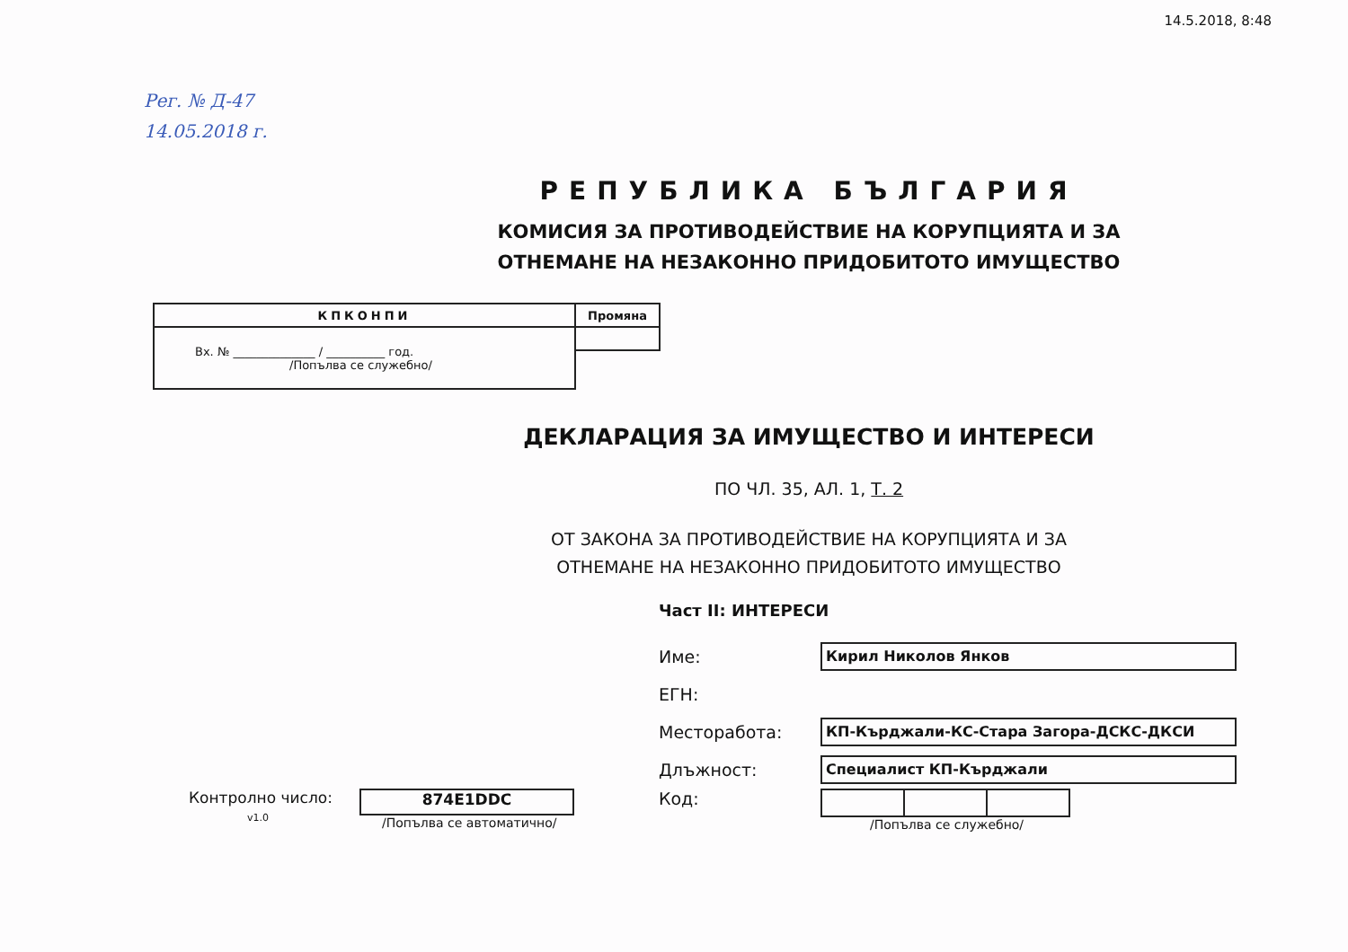14.5.2018, 8:48
Рег. № Д-47
14.05.2018 г.
РЕПУБЛИКА БЪЛГАРИЯ
КОМИСИЯ ЗА ПРОТИВОДЕЙСТВИЕ НА КОРУПЦИЯТА И ЗА
ОТНЕМАНЕ НА НЕЗАКОННО ПРИДОБИТОТО ИМУЩЕСТВО
| КПКОНПИ | Промяна |
| Вх. № ______________ / __________ год. /Попълва се служебно/ | |
ДЕКЛАРАЦИЯ ЗА ИМУЩЕСТВО И ИНТЕРЕСИ
ПО ЧЛ. 35, АЛ. 1, Т. 2
ОТ ЗАКОНА ЗА ПРОТИВОДЕЙСТВИЕ НА КОРУПЦИЯТА И ЗА
ОТНЕМАНЕ НА НЕЗАКОННО ПРИДОБИТОТО ИМУЩЕСТВО
Част II: ИНТЕРЕСИ
Име:
Кирил Николов Янков
ЕГН:
Месторабота:
КП-Кърджали-КС-Стара Загора-ДСКС-ДКСИ
Длъжност:
Специалист КП-Кърджали
Контролно число:
v1.0
874E1DDC
/Попълва се автоматично/
Код:
/Попълва се служебно/